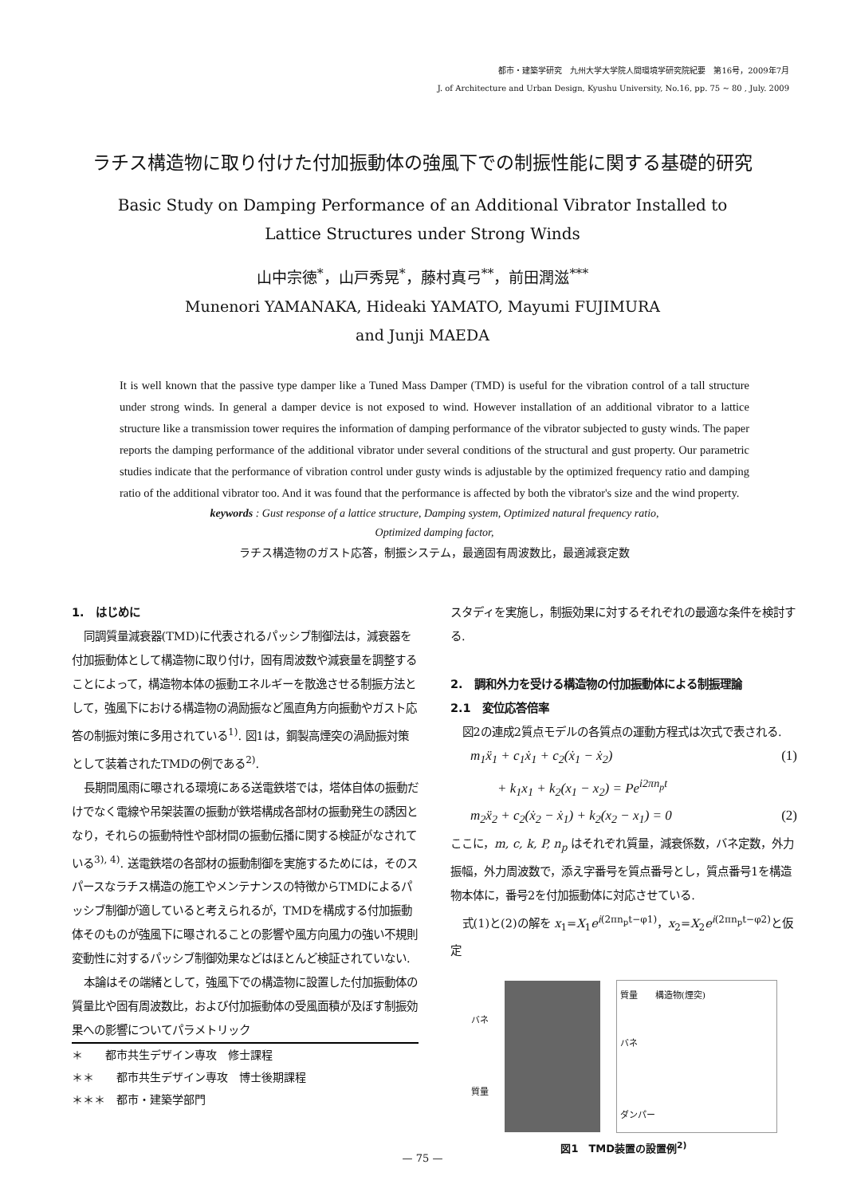都市・建築学研究　九州大学大学院人間環境学研究院紀要　第16号，2009年7月
J. of Architecture and Urban Design, Kyushu University, No.16, pp. 75 ~ 80 , July. 2009
ラチス構造物に取り付けた付加振動体の強風下での制振性能に関する基礎的研究
Basic Study on Damping Performance of an Additional Vibrator Installed to
Lattice Structures under Strong Winds
山中宗徳<sup>*</sup>，山戸秀晃<sup>*</sup>，藤村真弓<sup>**</sup>，前田潤滋<sup>***</sup>
Munenori YAMANAKA, Hideaki YAMATO, Mayumi FUJIMURA
and Junji MAEDA
It is well known that the passive type damper like a Tuned Mass Damper (TMD) is useful for the vibration control of a tall structure under strong winds. In general a damper device is not exposed to wind. However installation of an additional vibrator to a lattice structure like a transmission tower requires the information of damping performance of the vibrator subjected to gusty winds. The paper reports the damping performance of the additional vibrator under several conditions of the structural and gust property. Our parametric studies indicate that the performance of vibration control under gusty winds is adjustable by the optimized frequency ratio and damping ratio of the additional vibrator too. And it was found that the performance is affected by both the vibrator's size and the wind property.
keywords : Gust response of a lattice structure, Damping system, Optimized natural frequency ratio,
Optimized damping factor,
ラチス構造物のガスト応答，制振システム，最適固有周波数比，最適減衰定数
1.　はじめに
同調質量減衰器(TMD)に代表されるパッシブ制御法は，減衰器を付加振動体として構造物に取り付け，固有周波数や減衰量を調整することによって，構造物本体の振動エネルギーを散逸させる制振方法として，強風下における構造物の渦励振など風直角方向振動やガスト応答の制振対策に多用されている<sup>1)</sup>. 図1は，鋼製高煙突の渦励振対策として装着されたTMDの例である<sup>2)</sup>.
長期間風雨に曝される環境にある送電鉄塔では，塔体自体の振動だけでなく電線や吊架装置の振動が鉄塔構成各部材の振動発生の誘因となり，それらの振動特性や部材間の振動伝播に関する検証がなされている<sup>3), 4)</sup>. 送電鉄塔の各部材の振動制御を実施するためには，そのスパースなラチス構造の施工やメンテナンスの特徴からTMDによるパッシブ制御が適していると考えられるが，TMDを構成する付加振動体そのものが強風下に曝されることの影響や風方向風力の強い不規則変動性に対するパッシブ制御効果などはほとんど検証されていない.
本論はその端緒として，強風下での構造物に設置した付加振動体の質量比や固有周波数比，および付加振動体の受風面積が及ぼす制振効果への影響についてパラメトリック
＊　　都市共生デザイン専攻　修士課程
＊＊　　都市共生デザイン専攻　博士後期課程
＊＊＊　都市・建築学部門
スタディを実施し，制振効果に対するそれぞれの最適な条件を検討する.
2.　調和外力を受ける構造物の付加振動体による制振理論
2.1　変位応答倍率
図2の連成2質点モデルの各質点の運動方程式は次式で表される.
m<sub>1</sub>ẍ<sub>1</sub> + c<sub>1</sub>ẋ<sub>1</sub> + c<sub>2</sub>(ẋ<sub>1</sub> − ẋ<sub>2</sub>)
+ k<sub>1</sub>x<sub>1</sub> + k<sub>2</sub>(x<sub>1</sub> − x<sub>2</sub>) = Pe<sup>i2πn<sub>p</sub>t</sup> (1)
m<sub>2</sub>ẍ<sub>2</sub> + c<sub>2</sub>(ẋ<sub>2</sub> − ẋ<sub>1</sub>) + k<sub>2</sub>(x<sub>2</sub> − x<sub>1</sub>) = 0 (2)
ここに，m, c, k, P, n<sub>p</sub> はそれぞれ質量，減衰係数，バネ定数，外力振幅，外力周波数で，添え字番号を質点番号とし，質点番号1を構造物本体に，番号2を付加振動体に対応させている.
式(1)と(2)の解を x<sub>1</sub>=X<sub>1</sub>e<sup>i(2πn<sub>p</sub>t−φ1)</sup>，x<sub>2</sub>=X<sub>2</sub>e<sup>i(2πn<sub>p</sub>t−φ2)</sup>と仮定
バネ
質量
質量　　構造物(煙突)
バネ
ダンパー
図1　TMD装置の設置例<sup>2)</sup>
— 75 —